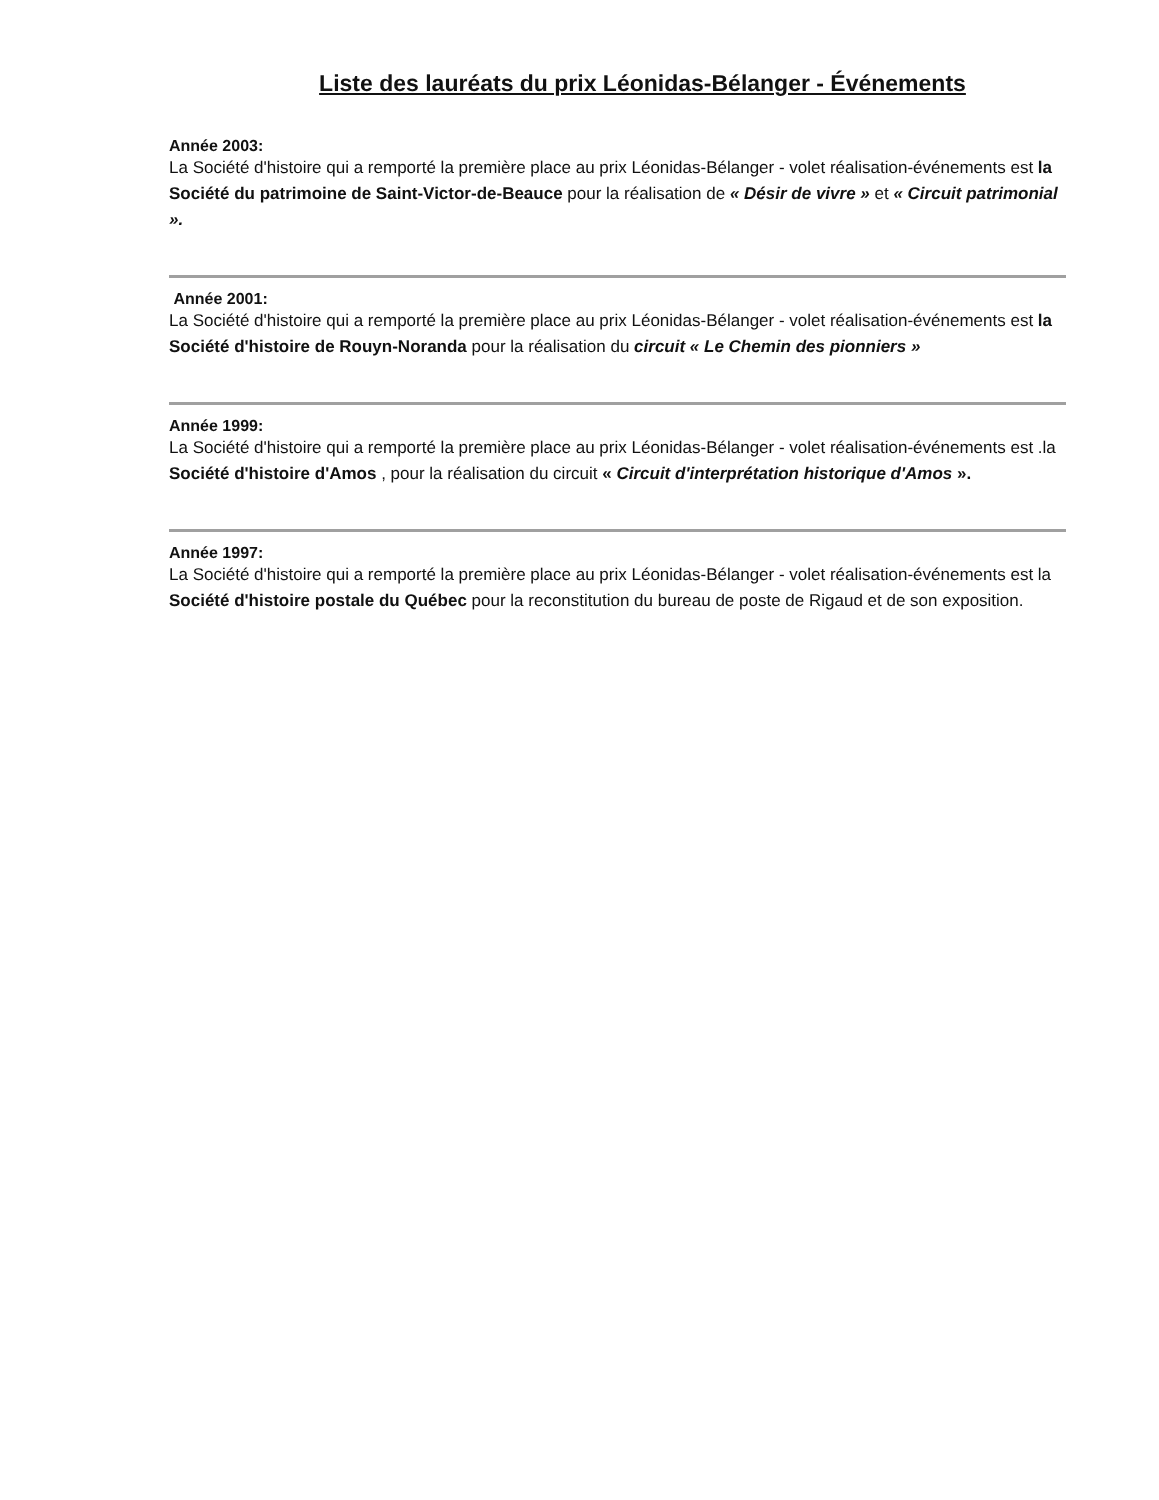Liste des lauréats du prix Léonidas-Bélanger - Événements
Année 2003:
La Société d'histoire qui a remporté la première place au prix Léonidas-Bélanger - volet réalisation-événements est la Société du patrimoine de Saint-Victor-de-Beauce pour la réalisation de « Désir de vivre » et « Circuit patrimonial ».
Année 2001:
La Société d'histoire qui a remporté la première place au prix Léonidas-Bélanger - volet réalisation-événements est la Société d'histoire de Rouyn-Noranda pour la réalisation du circuit « Le Chemin des pionniers »
Année 1999:
La Société d'histoire qui a remporté la première place au prix Léonidas-Bélanger - volet réalisation-événements est .la Société d'histoire d'Amos , pour la réalisation du circuit « Circuit d'interprétation historique d'Amos ».
Année 1997:
La Société d'histoire qui a remporté la première place au prix Léonidas-Bélanger - volet réalisation-événements est la Société d'histoire postale du Québec pour la reconstitution du bureau de poste de Rigaud et de son exposition.